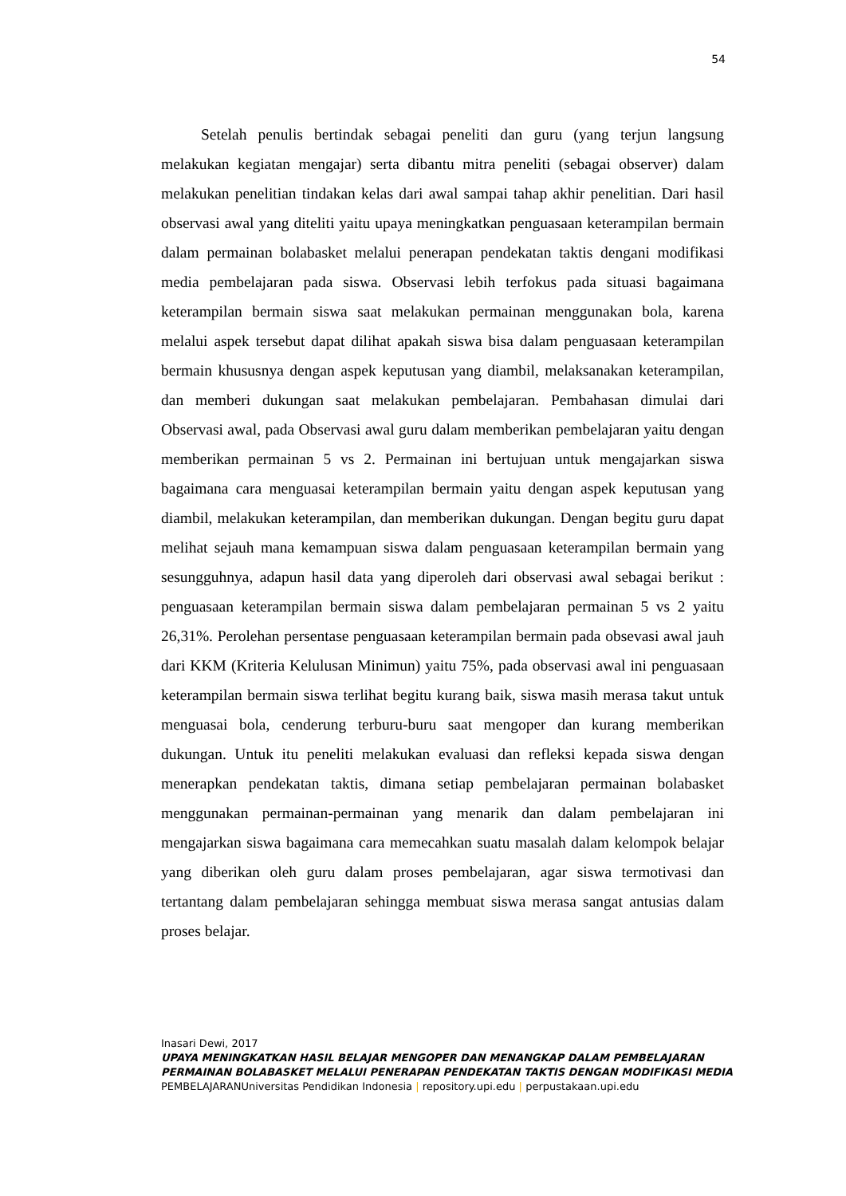54
Setelah penulis bertindak sebagai peneliti dan guru (yang terjun langsung melakukan kegiatan mengajar) serta dibantu mitra peneliti (sebagai observer) dalam melakukan penelitian tindakan kelas dari awal sampai tahap akhir penelitian. Dari hasil observasi awal yang diteliti yaitu upaya meningkatkan penguasaan keterampilan bermain dalam permainan bolabasket melalui penerapan pendekatan taktis dengani modifikasi media pembelajaran pada siswa. Observasi lebih terfokus pada situasi bagaimana keterampilan bermain siswa saat melakukan permainan menggunakan bola, karena melalui aspek tersebut dapat dilihat apakah siswa bisa dalam penguasaan keterampilan bermain khususnya dengan aspek keputusan yang diambil, melaksanakan keterampilan, dan memberi dukungan saat melakukan pembelajaran. Pembahasan dimulai dari Observasi awal, pada Observasi awal guru dalam memberikan pembelajaran yaitu dengan memberikan permainan 5 vs 2. Permainan ini bertujuan untuk mengajarkan siswa bagaimana cara menguasai keterampilan bermain yaitu dengan aspek keputusan yang diambil, melakukan keterampilan, dan memberikan dukungan. Dengan begitu guru dapat melihat sejauh mana kemampuan siswa dalam penguasaan keterampilan bermain yang sesungguhnya, adapun hasil data yang diperoleh dari observasi awal sebagai berikut : penguasaan keterampilan bermain siswa dalam pembelajaran permainan 5 vs 2 yaitu 26,31%. Perolehan persentase penguasaan keterampilan bermain pada obsevasi awal jauh dari KKM (Kriteria Kelulusan Minimun) yaitu 75%, pada observasi awal ini penguasaan keterampilan bermain siswa terlihat begitu kurang baik, siswa masih merasa takut untuk menguasai bola, cenderung terburu-buru saat mengoper dan kurang memberikan dukungan. Untuk itu peneliti melakukan evaluasi dan refleksi kepada siswa dengan menerapkan pendekatan taktis, dimana setiap pembelajaran permainan bolabasket menggunakan permainan-permainan yang menarik dan dalam pembelajaran ini mengajarkan siswa bagaimana cara memecahkan suatu masalah dalam kelompok belajar yang diberikan oleh guru dalam proses pembelajaran, agar siswa termotivasi dan tertantang dalam pembelajaran sehingga membuat siswa merasa sangat antusias dalam proses belajar.
Inasari Dewi, 2017
UPAYA MENINGKATKAN HASIL BELAJAR MENGOPER DAN MENANGKAP DALAM PEMBELAJARAN PERMAINAN BOLABASKET MELALUI PENERAPAN PENDEKATAN TAKTIS DENGAN MODIFIKASI MEDIA PEMBELAJARANUniversitas Pendidikan Indonesia | repository.upi.edu | perpustakaan.upi.edu